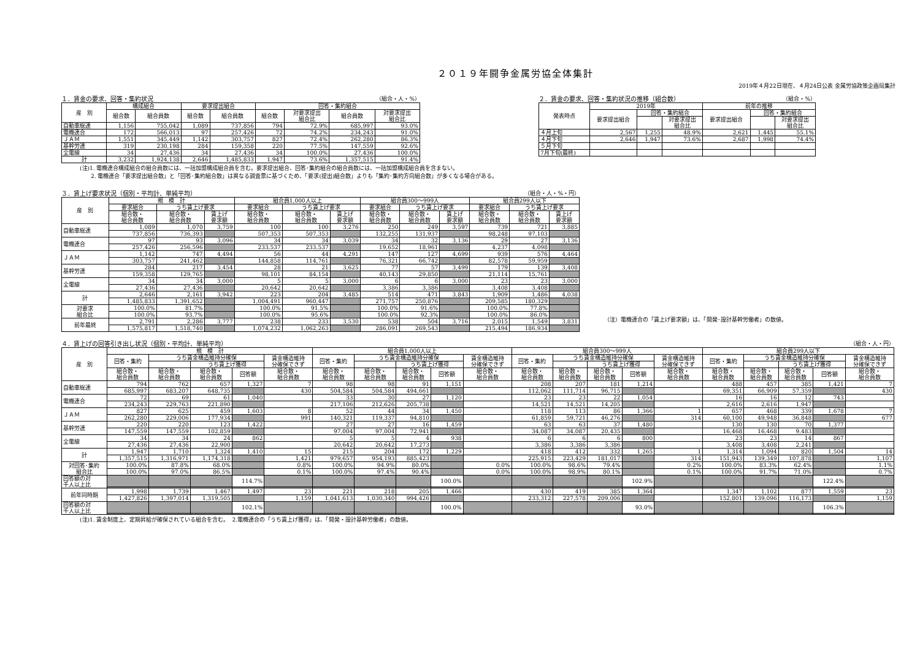２０１９年闘争金属労協全体集計
2019年４月22日現在、４月24日公表 金属労協政策企画局集計
１．賃金の要求、回答・集約状況 （組合・人・%）
| 産 別 | 構成組合 | | 要求提出組合 | | 回答・集約組合 | | | |
| --- | --- | --- | --- | --- | --- | --- | --- | --- |
| | 組合数 | 組合員数 | 組合数 | 組合員数 | 組合数 | 対要求提出 組合比 | 組合員数 | 対要求提出 組合比 |
| 自動車総連 | 1,156 | 755,042 | 1,089 | 737,856 | 794 | 72.9% | 685,997 | 93.0% |
| 電機連合 | 172 | 566,013 | 97 | 257,426 | 72 | 74.2% | 234,243 | 91.0% |
| ＪＡＭ | 1,551 | 345,449 | 1,142 | 303,757 | 827 | 72.4% | 262,280 | 86.3% |
| 基幹労連 | 319 | 230,198 | 284 | 159,358 | 220 | 77.5% | 147,559 | 92.6% |
| 全電線 | 34 | 27,436 | 34 | 27,436 | 34 | 100.0% | 27,436 | 100.0% |
| 計 | 3,232 | 1,924,138 | 2,646 | 1,485,833 | 1,947 | 73.6% | 1,357,515 | 91.4% |
２．賃金の要求、回答・集約状況の推移（組合数） （組合・%）
| 発表時点 | 2019年 | | | 前年の推移 | | |
| --- | --- | --- | --- | --- | --- | --- |
| | 要求提出組合 | 回答・集約組合 | | 要求提出組合 | 回答・集約組合 | |
| | | | 対要求提出 組合比 | | | 対要求提出 組合比 |
| ４月上旬 | 2,567 | 1,255 | 48.9% | 2,621 | 1,445 | 55.1% |
| ４月下旬 | 2,646 | 1,947 | 73.6% | 2,687 | 1,998 | 74.4% |
| ５月下旬 | | | | | | |
| 7月下旬(最終) | | | | | | |
(注)1. 電機連合構成組合の組合員数には、一括加盟構成組合員を含む。要求提出組合、回答･集約組合の組合員数には、一括加盟構成組合員を含まない。
  2. 電機連合「要求提出組合数」と「回答･集約組合数」は異なる調査票に基づくため、「要求(提出)組合数」よりも「集約･集約方向組合数」が多くなる場合がある。
３．賃上げ要求状況（個別・平均計、単純平均） （組合・人・%・円）
| 産 別 | 規 模 計 | | | 組合員1,000人以上 | | | 組合員300～999人 | | | 組合員299人以下 | | |
| --- | --- | --- | --- | --- | --- | --- | --- | --- | --- | --- | --- | --- |
| | 要求組合 | うち賃上げ要求 | | 要求組合 | うち賃上げ要求 | | 要求組合 | うち賃上げ要求 | | 要求組合 | うち賃上げ要求 | |
| | 組合数・ 組合員数 | 組合数・ 組合員数 | 賃上げ 要求額 | 組合数・ 組合員数 | 組合数・ 組合員数 | 賃上げ 要求額 | 組合数・ 組合員数 | 組合数・ 組合員数 | 賃上げ 要求額 | 組合数・ 組合員数 | 組合数・ 組合員数 | 賃上げ 要求額 |
| 自動車総連 | 1,089 | 1,070 | 3,759 | 100 | 100 | 3,276 | 250 | 249 | 3,597 | 739 | 721 | 3,885 |
| | 737,856 | 736,393 | | 507,353 | 507,353 | | 132,255 | 131,937 | | 98,248 | 97,103 | |
| 電機連合 | 97 | 93 | 3,096 | 34 | 34 | 3,039 | 34 | 32 | 3,136 | 29 | 27 | 3,136 |
| | 257,426 | 256,596 | | 233,537 | 233,537 | | 19,652 | 18,961 | | 4,237 | 4,098 | |
| ＪＡＭ | 1,142 | 747 | 4,494 | 56 | 44 | 4,291 | 147 | 127 | 4,699 | 939 | 576 | 4,464 |
| | 303,757 | 241,462 | | 144,858 | 114,761 | | 76,321 | 66,742 | | 82,578 | 59,959 | |
| 基幹労連 | 284 | 217 | 3,454 | 28 | 21 | 3,625 | 77 | 57 | 3,499 | 179 | 139 | 3,408 |
| | 159,358 | 129,765 | | 98,101 | 84,154 | | 40,143 | 29,850 | | 21,114 | 15,761 | |
| 全電線 | 34 | 34 | 3,000 | 5 | 5 | 3,000 | 6 | 6 | 3,000 | 23 | 23 | 3,000 |
| | 27,436 | 27,436 | | 20,642 | 20,642 | | 3,386 | 3,386 | | 3,408 | 3,408 | |
| 計 | 2,646 | 2,161 | 3,942 | 223 | 204 | 3,485 | 514 | 471 | 3,843 | 1,909 | 1,486 | 4,038 |
| | 1,485,833 | 1,391,652 | | 1,004,491 | 960,447 | | 271,757 | 250,876 | | 209,585 | 180,329 | |
| 対要求 組合比 | 100.0% | 81.7% | | 100.0% | 91.5% | | 100.0% | 91.6% | | 100.0% | 77.8% | |
| | 100.0% | 93.7% | | 100.0% | 95.6% | | 100.0% | 92.3% | | 100.0% | 86.0% | |
| 前年最終 | 2,791 | 2,286 | 3,777 | 238 | 233 | 3,530 | 538 | 504 | 3,716 | 2,015 | 1,549 | 3,831 |
| | 1,575,817 | 1,518,740 | | 1,074,232 | 1,062,263 | | 286,091 | 269,543 | | 215,494 | 186,934 | |
（注）電機連合の「賃上げ要求額」は、「開発･設計基幹労働者」の数値。
４．賃上げの回答引き出し状況（個別・平均計、単純平均） （組合・人・円）
| 産 別 | 規 模 計 | | | | | 組合員1,000人以上 | | | | | 組合員300～999人 | | | | | 組合員299人以下 | | | | |
| --- | --- | --- | --- | --- | --- | --- | --- | --- | --- | --- | --- | --- | --- | --- | --- | --- | --- | --- | --- | --- |
| | 回答・集約 | うち賃金構造維持分確保 | | | 賃金構造維持 分確保できず | 回答・集約 | うち賃金構造維持分確保 | | | 賃金構造維持 分確保できず | 回答・集約 | うち賃金構造維持分確保 | | | 賃金構造維持 分確保できず | 回答・集約 | うち賃金構造維持分確保 | | | 賃金構造維持 分確保できず |
| | | | うち賃上げ獲得 | | | | | うち賃上げ獲得 | | | | | うち賃上げ獲得 | | | | | うち賃上げ獲得 | | |
| | 組合数・ 組合員数 | 組合数・ 組合員数 | 組合数・ 組合員数 | 回答額 | 組合数・ 組合員数 | 組合数・ 組合員数 | 組合数・ 組合員数 | 組合数・ 組合員数 | 回答額 | 組合数・ 組合員数 | 組合数・ 組合員数 | 組合数・ 組合員数 | 組合数・ 組合員数 | 回答額 | 組合数・ 組合員数 | 組合数・ 組合員数 | 組合数・ 組合員数 | 組合数・ 組合員数 | 回答額 | 組合数・ 組合員数 |
| 自動車総連 | 794 | 762 | 657 | 1,327 | 7 | 98 | 98 | 91 | 1,151 | | 208 | 207 | 181 | 1,214 | | 488 | 457 | 385 | 1,421 | 7 |
| | 685,997 | 683,207 | 648,735 | | 430 | 504,584 | 504,584 | 494,661 | | | 112,062 | 111,714 | 96,715 | | | 69,351 | 66,909 | 57,359 | | 430 |
| 電機連合 | 72 | 69 | 61 | 1,040 | | 33 | 30 | 27 | 1,120 | | 23 | 23 | 22 | 1,054 | | 16 | 16 | 12 | 743 | |
| | 234,243 | 229,763 | 221,890 | | | 217,106 | 212,626 | 205,738 | | | 14,521 | 14,521 | 14,205 | | | 2,616 | 2,616 | 1,947 | | |
| ＪＡＭ | 827 | 625 | 459 | 1,603 | 8 | 52 | 44 | 34 | 1,450 | | 118 | 113 | 86 | 1,366 | 1 | 657 | 468 | 339 | 1,678 | 7 |
| | 262,280 | 229,006 | 177,934 | | 991 | 140,321 | 119,337 | 94,810 | | | 61,859 | 59,721 | 46,276 | | 314 | 60,100 | 49,948 | 36,848 | | 677 |
| 基幹労連 | 220 | 220 | 123 | 1,422 | | 27 | 27 | 16 | 1,459 | | 63 | 63 | 37 | 1,480 | | 130 | 130 | 70 | 1,377 | |
| | 147,559 | 147,559 | 102,859 | | | 97,004 | 97,004 | 72,941 | | | 34,087 | 34,087 | 20,435 | | | 16,468 | 16,468 | 9,483 | | |
| 全電線 | 34 | 34 | 24 | 862 | | 5 | 5 | 4 | 938 | | 6 | 6 | 6 | 800 | | 23 | 23 | 14 | 867 | |
| | 27,436 | 27,436 | 22,900 | | | 20,642 | 20,642 | 17,273 | | | 3,386 | 3,386 | 3,386 | | | 3,408 | 3,408 | 2,241 | | |
| 計 | 1,947 | 1,710 | 1,324 | 1,410 | 15 | 215 | 204 | 172 | 1,229 | | 418 | 412 | 332 | 1,265 | 1 | 1,314 | 1,094 | 820 | 1,504 | 14 |
| | 1,357,515 | 1,316,971 | 1,174,318 | | 1,421 | 979,657 | 954,193 | 885,423 | | | 225,915 | 223,429 | 181,017 | | 314 | 151,943 | 139,349 | 107,878 | | 1,107 |
| 対回答･集約 組合比 | 100.0% | 87.8% | 68.0% | | 0.8% | 100.0% | 94.9% | 80.0% | | 0.0% | 100.0% | 98.6% | 79.4% | | 0.2% | 100.0% | 83.3% | 62.4% | | 1.1% |
| | 100.0% | 97.0% | 86.5% | | 0.1% | 100.0% | 97.4% | 90.4% | | 0.0% | 100.0% | 98.9% | 80.1% | | 0.1% | 100.0% | 91.7% | 71.0% | | 0.7% |
| 回答額の対 千人以上比 | | | | 114.7% | | | | | 100.0% | | | | | 102.9% | | | | | 122.4% | |
| 前年同時期 | 1,998 | 1,739 | 1,467 | 1,497 | 23 | 221 | 218 | 205 | 1,466 | | 430 | 419 | 385 | 1,364 | | 1,347 | 1,102 | 877 | 1,559 | 23 |
| | 1,427,826 | 1,397,014 | 1,319,505 | | 1,159 | 1,041,613 | 1,030,340 | 994,426 | | | 233,312 | 227,578 | 209,006 | | | 152,801 | 139,096 | 116,173 | | 1,159 |
| 回答額の対 千人以上比 | | | | 102.1% | | | | | 100.0% | | | | | 93.0% | | | | | 106.3% | |
(注)1. 賃金制度上、定期昇給が確保されている組合を含む。　2.電機連合の「うち賃上げ獲得」は、「開発・設計基幹労働者」の数値。